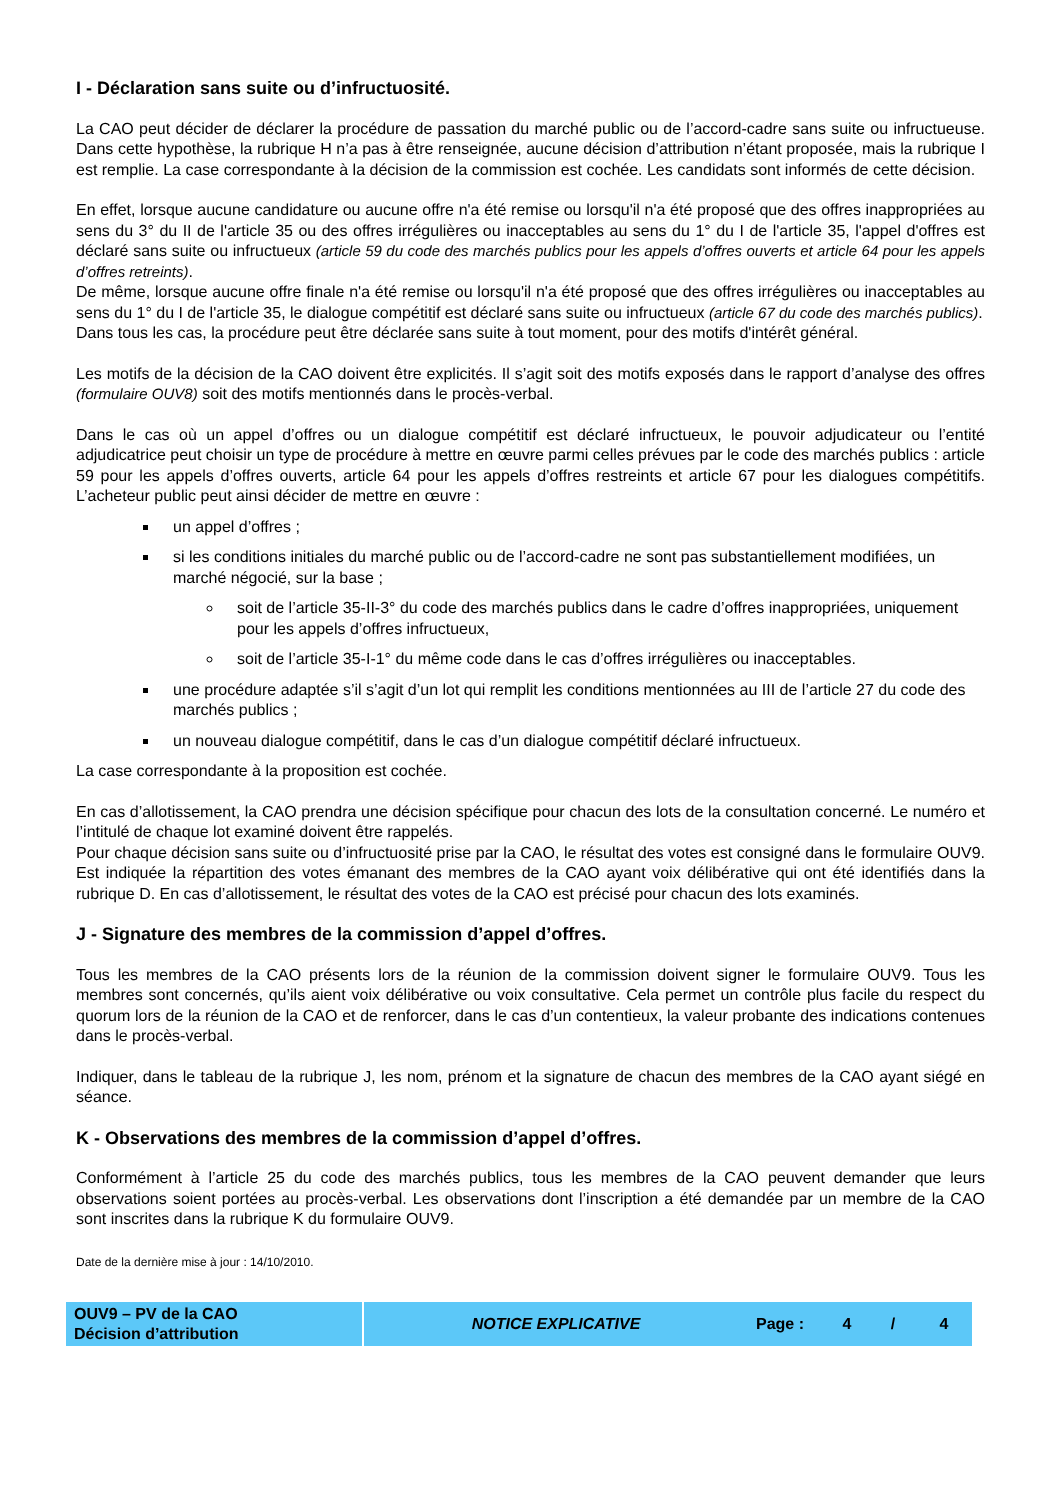I - Déclaration sans suite ou d’infructuosité.
La CAO peut décider de déclarer la procédure de passation du marché public ou de l’accord-cadre sans suite ou infructueuse. Dans cette hypothèse, la rubrique H n’a pas à être renseignée, aucune décision d’attribution n’étant proposée, mais la rubrique I est remplie. La case correspondante à la décision de la commission est cochée. Les candidats sont informés de cette décision.
En effet, lorsque aucune candidature ou aucune offre n'a été remise ou lorsqu'il n'a été proposé que des offres inappropriées au sens du 3° du II de l'article 35 ou des offres irrégulières ou inacceptables au sens du 1° du I de l'article 35, l'appel d'offres est déclaré sans suite ou infructueux (article 59 du code des marchés publics pour les appels d’offres ouverts et article 64 pour les appels d’offres retreints).
De même, lorsque aucune offre finale n'a été remise ou lorsqu'il n'a été proposé que des offres irrégulières ou inacceptables au sens du 1° du I de l'article 35, le dialogue compétitif est déclaré sans suite ou infructueux (article 67 du code des marchés publics).
Dans tous les cas, la procédure peut être déclarée sans suite à tout moment, pour des motifs d'intérêt général.
Les motifs de la décision de la CAO doivent être explicités. Il s’agit soit des motifs exposés dans le rapport d’analyse des offres (formulaire OUV8) soit des motifs mentionnés dans le procès-verbal.
Dans le cas où un appel d’offres ou un dialogue compétitif est déclaré infructueux, le pouvoir adjudicateur ou l’entité adjudicatrice peut choisir un type de procédure à mettre en œuvre parmi celles prévues par le code des marchés publics : article 59 pour les appels d’offres ouverts, article 64 pour les appels d’offres restreints et article 67 pour les dialogues compétitifs. L’acheteur public peut ainsi décider de mettre en œuvre :
un appel d’offres ;
si les conditions initiales du marché public ou de l’accord-cadre ne sont pas substantiellement modifiées, un marché négocié, sur la base ;
soit de l’article 35-II-3° du code des marchés publics dans le cadre d’offres inappropriées, uniquement pour les appels d’offres infructueux,
soit de l’article 35-I-1° du même code dans le cas d’offres irrégulières ou inacceptables.
une procédure adaptée s’il s’agit d’un lot qui remplit les conditions mentionnées au III de l’article 27 du code des marchés publics ;
un nouveau dialogue compétitif, dans le cas d’un dialogue compétitif déclaré infructueux.
La case correspondante à la proposition est cochée.
En cas d’allotissement, la CAO prendra une décision spécifique pour chacun des lots de la consultation concerné. Le numéro et l’intitulé de chaque lot examiné doivent être rappelés.
Pour chaque décision sans suite ou d’infructuosité prise par la CAO, le résultat des votes est consigné dans le formulaire OUV9. Est indiquée la répartition des votes émanant des membres de la CAO ayant voix délibérative qui ont été identifiés dans la rubrique D. En cas d’allotissement, le résultat des votes de la CAO est précisé pour chacun des lots examinés.
J - Signature des membres de la commission d’appel d’offres.
Tous les membres de la CAO présents lors de la réunion de la commission doivent signer le formulaire OUV9. Tous les membres sont concernés, qu’ils aient voix délibérative ou voix consultative. Cela permet un contrôle plus facile du respect du quorum lors de la réunion de la CAO et de renforcer, dans le cas d’un contentieux, la valeur probante des indications contenues dans le procès-verbal.
Indiquer, dans le tableau de la rubrique J, les nom, prénom et la signature de chacun des membres de la CAO ayant siégé en séance.
K - Observations des membres de la commission d’appel d’offres.
Conformément à l’article 25 du code des marchés publics, tous les membres de la CAO peuvent demander que leurs observations soient portées au procès-verbal. Les observations dont l’inscription a été demandée par un membre de la CAO sont inscrites dans la rubrique K du formulaire OUV9.
Date de la dernière mise à jour : 14/10/2010.
| OUV9 – PV de la CAO Décision d’attribution | NOTICE EXPLICATIVE | Page : | 4 | / | 4 |